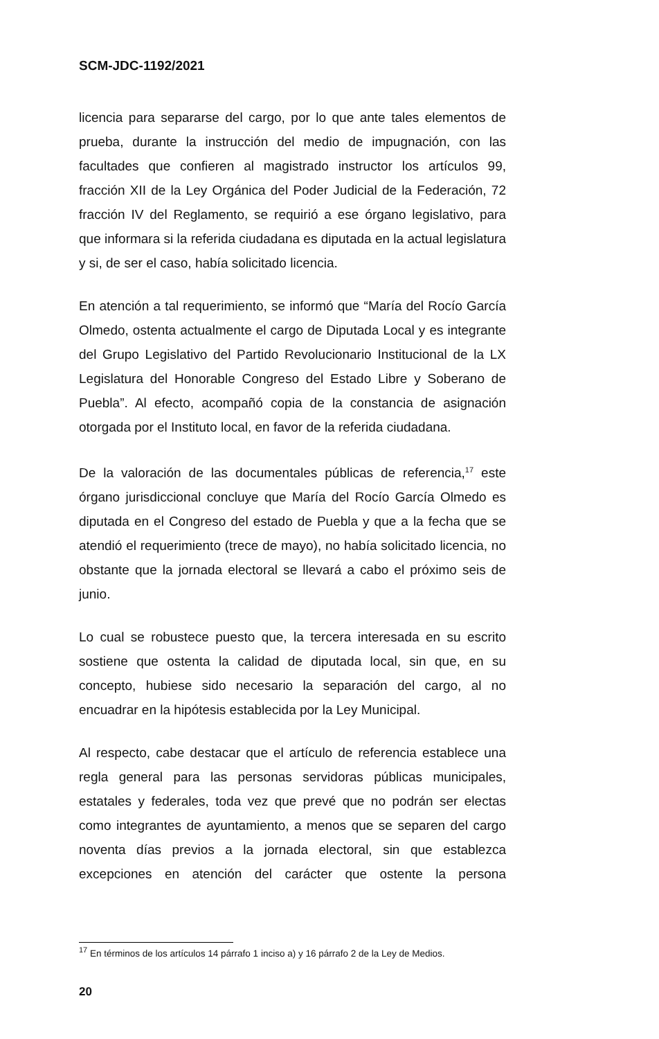SCM-JDC-1192/2021
licencia para separarse del cargo, por lo que ante tales elementos de prueba, durante la instrucción del medio de impugnación, con las facultades que confieren al magistrado instructor los artículos 99, fracción XII de la Ley Orgánica del Poder Judicial de la Federación, 72 fracción IV del Reglamento, se requirió a ese órgano legislativo, para que informara si la referida ciudadana es diputada en la actual legislatura y si, de ser el caso, había solicitado licencia.
En atención a tal requerimiento, se informó que “María del Rocío García Olmedo, ostenta actualmente el cargo de Diputada Local y es integrante del Grupo Legislativo del Partido Revolucionario Institucional de la LX Legislatura del Honorable Congreso del Estado Libre y Soberano de Puebla”. Al efecto, acompañó copia de la constancia de asignación otorgada por el Instituto local, en favor de la referida ciudadana.
De la valoración de las documentales públicas de referencia,<sup>17</sup> este órgano jurisdiccional concluye que María del Rocío García Olmedo es diputada en el Congreso del estado de Puebla y que a la fecha que se atendió el requerimiento (trece de mayo), no había solicitado licencia, no obstante que la jornada electoral se llevará a cabo el próximo seis de junio.
Lo cual se robustece puesto que, la tercera interesada en su escrito sostiene que ostenta la calidad de diputada local, sin que, en su concepto, hubiese sido necesario la separación del cargo, al no encuadrar en la hipótesis establecida por la Ley Municipal.
Al respecto, cabe destacar que el artículo de referencia establece una regla general para las personas servidoras públicas municipales, estatales y federales, toda vez que prevé que no podrán ser electas como integrantes de ayuntamiento, a menos que se separen del cargo noventa días previos a la jornada electoral, sin que establezca excepciones en atención del carácter que ostente la persona
<sup>17</sup> En términos de los artículos 14 párrafo 1 inciso a) y 16 párrafo 2 de la Ley de Medios.
20